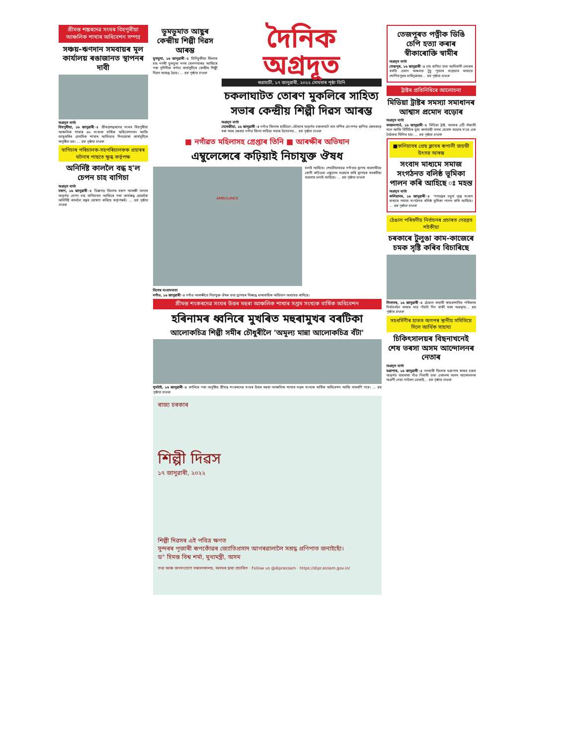শ্ৰীমন্ত শঙ্কৰদেৱ সংঘৰ বিহপুৰীয়া আঞ্চলিক শাখাৰ অধিবেশন সম্পন্ন
সঞ্চয়-ঋণদান সমবায়ৰ মূল কাৰ্যালয় ৰঙাজানত স্থাপনৰ দাবী
অগ্ৰদূত বাৰ্তা
বিহপুৰীয়া, ১৬ জানুৱাৰী ঃ শ্ৰীমন্তশঙ্কৰদেৱ সংঘৰ বিহপুৰীয়া আঞ্চলিক শাখাৰ ৪৬ সংখ্যক বাৰ্ষিক অধিবেশনখন আজি জামুগুৰিৰ প্ৰাথমিক শাখাৰ আতিথ্যত দিনজোৰা কাৰ্যসূচীৰে অনুষ্ঠিত হয়। ... ছয় পৃষ্ঠাত চাওক
বাগিচাৰ পৰিচালক-সহপৰিচালকক প্ৰহাৰৰ ঘটনাৰ পাছতে ক্ষুব্ধ কৰ্তৃপক্ষ
অনিৰ্দিষ্ট কাললৈ বন্ধ হ'ল চেপন চাহ বাগিচা
অগ্ৰদূত বাৰ্তা
মৰাণ, ১৬ জানুৱাৰী ঃ ডিব্ৰুগড় জিলাৰ মৰাণ আৰক্ষী থানাৰ অন্তৰ্গত চেপন চাহ বাগিচাখন আজিৰে পৰা কাৰ্যৰুদ্ধ হোৱাকৈ অনিৰ্দিষ্ট কাললৈ বন্ধৰ ঘোষণা কৰিছে কৰ্তৃপক্ষই। ... ছয় পৃষ্ঠাত চাওক
ডুমডুমাত আছুৰ কেন্দ্ৰীয় শিল্পী দিৱস আৰম্ভ
ডুমডুমা, ১৬ জানুৱাৰী ঃ তিনিচুকীয়া জিলাৰ চাহ নগৰী ডুমডুমা নগৰ খেলপথাৰত আজিৰে পৰা দুদিনীয়া বৰ্ণাঢ্য কাৰ্যসূচীৰে কেন্দ্ৰীয় শিল্পী দিৱস আৰম্ভ হৈছে। ... ছয় পৃষ্ঠাত চাওক
দৈনিক
অগ্ৰদূত
গুৱাহাটী, ১৭ জানুৱাৰী, ২০২২ সোমবাৰ পৃষ্ঠা তিনি
চকলাঘাটত তোৰণ মুকলিৰে সাহিত্য সভাৰ কেন্দ্ৰীয় শিল্পী দিৱস আৰম্ভ
অগ্ৰদূত বাৰ্তা
বেৰেজীয়া, ১৬ জানুৱাৰী ঃ নগাঁও জিলাৰ হাতীচোং মৌজাৰ অন্তৰ্গত চকলাঘাট বাস মন্দিৰ প্ৰাংগণত স্থাপিত ক্ষেমকান্ত বৰা সময় ক্ষেত্ৰত নগাঁও জিলা সাহিত্য সভাৰ উদ্যোগত... ছয় পৃষ্ঠাত চাওক
■ নগাঁৱত মহিলাসহ গ্ৰেপ্তাৰ তিনি ■ আৰক্ষীৰ অভিযান
এম্বুলেন্সেৰে কঢ়িয়াই নিচাযুক্ত ঔষধ
AMBULANCE
চলাই আহিছে। শেহতীয়াভাৱে নগাঁওত ড্ৰাগছ ব্যৱসায়ীয়ে ৰোগী কঢ়িওৱা এম্বুলেন্স ব্যৱহাৰ কৰি ড্ৰাগছৰ বমৰমীয়া ব্যৱসায় চলাই আহিছে। ... ছয় পৃষ্ঠাত চাওক
বিশেষ সংবাদদাতা
নগাঁও, ১৬ জানুৱাৰী ঃ নগাঁও আৰক্ষীয়ে নিচাযুক্ত ঔষধ তথা ড্ৰাগছৰ বিৰুদ্ধে ধাৰাবাহিক অভিযান অব্যাহত ৰাখিছে।
শ্ৰীমন্ত শংকৰদেৱ সংঘৰ উত্তৰ মহুৰা আঞ্চলিক শাখাৰ সপ্তম সংখ্যক বাৰ্ষিক অধিবেশন
হৰিনামৰ ধ্বনিৰে মুখৰিত মহুৰামুখৰ বৰটিকা
আলোকচিত্ৰ শিল্পী সমীৰ চৌধুৰীলৈ 'অমূল্য মান্না আলোকচিত্ৰ বঁটা'
খুমটাই, ১৬ জানুৱাৰী ঃ কালিৰে পৰা অনুষ্ঠিত শ্ৰীমন্ত শংকৰদেৱ সংঘৰ উত্তৰ মহুৰা আঞ্চলিক শাখাৰ সপ্তম সংখ্যক বাৰ্ষিক অধিবেশন আজি সামৰণি পৰে। ... ছয় পৃষ্ঠাত চাওক
ৰাজ্য চৰকাৰ
শিল্পী দিৱস
১৭ জানুৱাৰী, ২০২২
শিল্পী দিৱসৰ এই পবিত্ৰ ক্ষণত
সুন্দৰৰ পূজাৰী ৰূপকোঁৱৰ জ্যোতিপ্ৰসাদ আগৰৱালালৈ সশ্ৰদ্ধ প্ৰণিপাত জনাইছোঁ।
ড° হিমন্ত বিশ্ব শৰ্মা, মুখ্যমন্ত্ৰী, অসম
তথ্য আৰু জনসংযোগ সঞ্চালকালয়, অসমৰ দ্বাৰা প্ৰচাৰিত · Follow us @diprassam · https://dipr.assam.gov.in/
তেজপুৰত পত্নীক ডিঙি চেপি হত্যা কৰাৰ স্বীকাৰোক্তি স্বামীৰ
অগ্ৰদূত বাৰ্তা
তেজপুৰ, ১৬ জানুৱাৰী ঃ চাহ বাগিচা তথা আদিবাসী লোকৰ বসতি প্ৰধান অঞ্চলত টুচু পূজাৰ ব্যস্ততাৰ মাজতে শোণিতপুৰৰ চাৰিদুৱাৰত... ছয় পৃষ্ঠাত চাওক
ট্ৰাষ্টৰ প্ৰতিনিধিৰে আলোচনা
মিডিয়া ট্ৰাষ্টৰ সমস্যা সমাধানৰ আশ্বাস প্ৰমোদ বড়োৰ
অগ্ৰদূত বাৰ্তা
কাজলগাওঁ, ১৬ জানুৱাৰী ঃ মিডিয়া ট্ৰাষ্ট, অসমৰ এটি সঁজাতী দলে আজি বিটিচিৰ মুখ্য কাৰ্যবাহী সদস্য প্ৰমোদ বড়োৰ স'তে এক বৈঠকত মিলিত হয়। ... ছয় পৃষ্ঠাত চাওক
■কলিয়াবৰ প্ৰেছ ক্লাবৰ ৰূপালী জয়ন্তী উৎসৱ আৰম্ভ
সংবাদ মাধ্যমে সমাজ সংগঠনত বলিষ্ঠ ভূমিকা পালন কৰি আহিছে ঃ মহন্ত
অগ্ৰদূত বাৰ্তা
কলিয়াবৰ, ১৬ জানুৱাৰী ঃ 'গণতন্ত্ৰৰ চতুৰ্থ স্তম্ভ সংবাদ মাধ্যমে সমাজ সংগঠনত বলিষ্ঠ ভূমিকা পালন কৰি আহিছে। ... ছয় পৃষ্ঠাত চাওক
ঠেঙাল পৰিষদীয় নিৰ্বাচনৰ প্ৰচাৰত দেৱব্ৰত শইকীয়া
চৰকাৰে টুলুঙা কাম-কাজেৰে চমক সৃষ্টি কৰিব বিচাৰিছে
তিতাবৰ, ১৬ জানুৱাৰী ঃ ঠেঙাল কছাৰী স্বায়ত্তশাসিত পৰিষদৰ নিৰ্বাচনলৈ মাজত মাত্ৰ পাঁচটা দিন বাকী থকা অৱস্থাত... ছয় পৃষ্ঠাত চাওক
সহধৰ্মিণীৰ হাতত অগপৰ স্থানীয় সমিতিয়ে দিলে আৰ্থিক সাহায্য
চিকিৎসালয়ৰ বিছনাখনেই শেষ ভৰসা অসম আন্দোলনৰ নেতাৰ
অগ্ৰদূত বাৰ্তা
ঘগ্ৰাপাৰ, ১৬ জানুৱাৰী ঃ নলবাৰী জিলাৰ ঘগ্ৰাপাৰ ৰাজহ চক্ৰৰ অন্তৰ্গত বাঘমাৰা গাঁও নিবাসী তথা একালৰ অসম আন্দোলনৰ অগ্ৰণী নেতা নাউধন ডেকাই... ছয় পৃষ্ঠাত চাওক